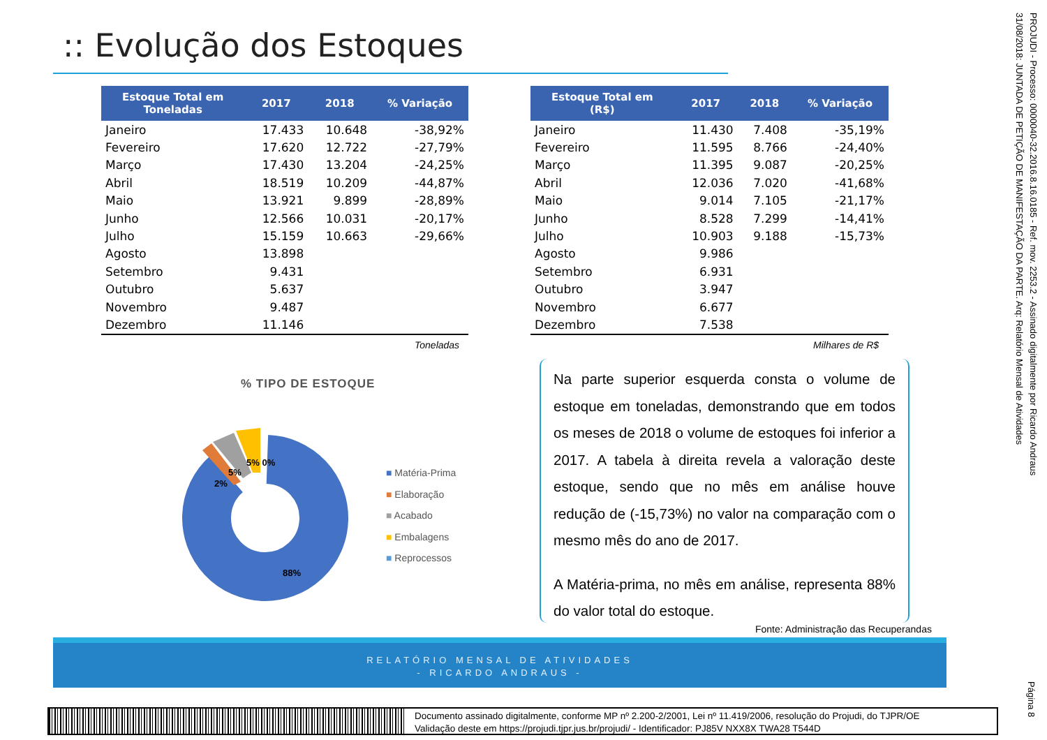:: Evolução dos Estoques
| Estoque Total em Toneladas | 2017 | 2018 | % Variação |
| --- | --- | --- | --- |
| Janeiro | 17.433 | 10.648 | -38,92% |
| Fevereiro | 17.620 | 12.722 | -27,79% |
| Março | 17.430 | 13.204 | -24,25% |
| Abril | 18.519 | 10.209 | -44,87% |
| Maio | 13.921 | 9.899 | -28,89% |
| Junho | 12.566 | 10.031 | -20,17% |
| Julho | 15.159 | 10.663 | -29,66% |
| Agosto | 13.898 | | |
| Setembro | 9.431 | | |
| Outubro | 5.637 | | |
| Novembro | 9.487 | | |
| Dezembro | 11.146 | | |
Toneladas
| Estoque Total em (R$) | 2017 | 2018 | % Variação |
| --- | --- | --- | --- |
| Janeiro | 11.430 | 7.408 | -35,19% |
| Fevereiro | 11.595 | 8.766 | -24,40% |
| Março | 11.395 | 9.087 | -20,25% |
| Abril | 12.036 | 7.020 | -41,68% |
| Maio | 9.014 | 7.105 | -21,17% |
| Junho | 8.528 | 7.299 | -14,41% |
| Julho | 10.903 | 9.188 | -15,73% |
| Agosto | 9.986 | | |
| Setembro | 6.931 | | |
| Outubro | 3.947 | | |
| Novembro | 6.677 | | |
| Dezembro | 7.538 | | |
Milhares de R$
% TIPO DE ESTOQUE
88%
2%
5%
5% 0%
■ Matéria-Prima
■ Elaboração
■ Acabado
■ Embalagens
■ Reprocessos
Na parte superior esquerda consta o volume de estoque em toneladas, demonstrando que em todos os meses de 2018 o volume de estoques foi inferior a 2017. A tabela à direita revela a valoração deste estoque, sendo que no mês em análise houve redução de (-15,73%) no valor na comparação com o mesmo mês do ano de 2017.
A Matéria-prima, no mês em análise, representa 88% do valor total do estoque.
Fonte: Administração das Recuperandas
RELATÓRIO MENSAL DE ATIVIDADES
- RICARDO ANDRAUS -
PROJUDI - Processo: 0000040-32.2016.8.16.0185 - Ref. mov. 2253.2 - Assinado digitalmente por Ricardo Andraus 31/08/2018: JUNTADA DE PETIÇÃO DE MANIFESTAÇÃO DA PARTE. Arq: Relatório Mensal de Atividades
Página 8
Documento assinado digitalmente, conforme MP nº 2.200-2/2001, Lei nº 11.419/2006, resolução do Projudi, do TJPR/OE
Validação deste em https://projudi.tjpr.jus.br/projudi/ - Identificador: PJ85V NXX8X TWA28 T544D